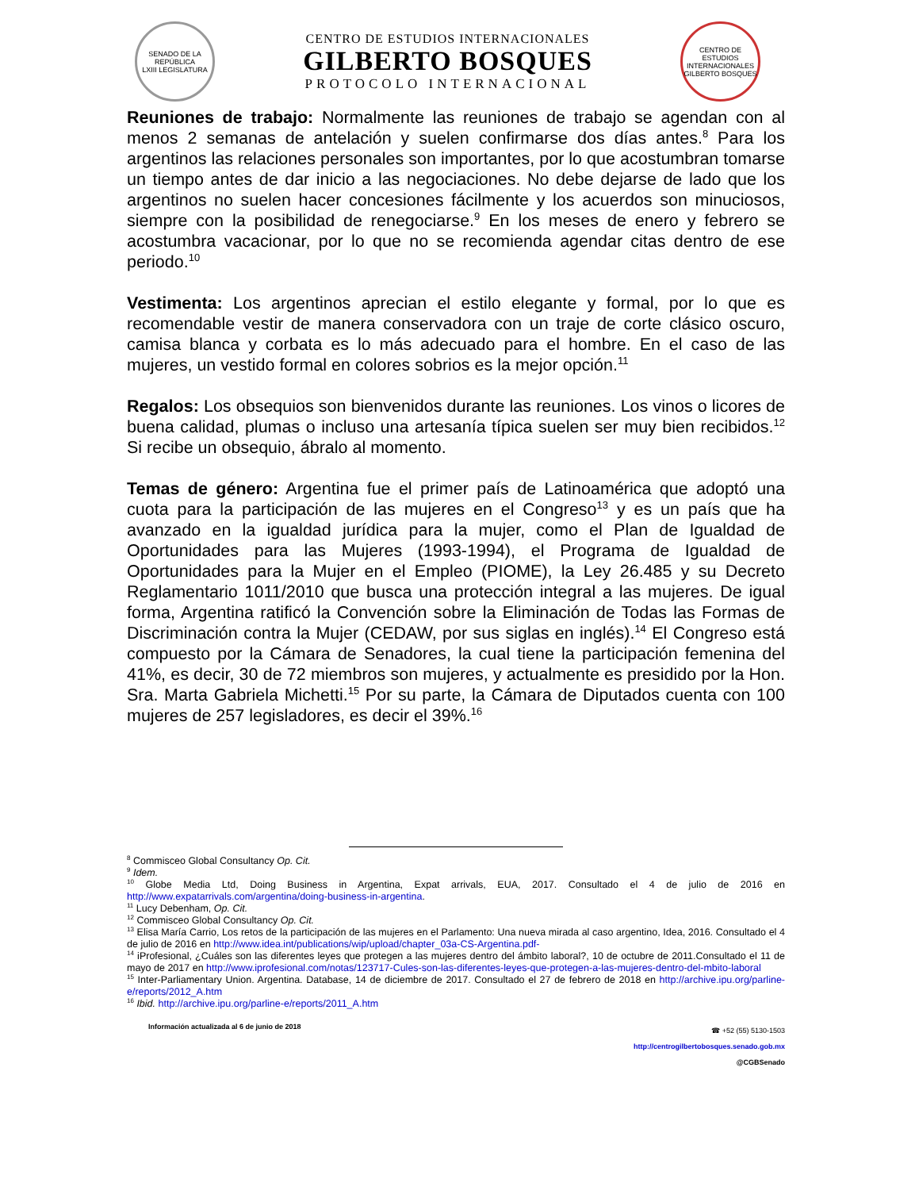SENADO DE LA REPÚBLICA
LXIII LEGISLATURA
CENTRO DE ESTUDIOS INTERNACIONALES
GILBERTO BOSQUES
PROTOCOLO INTERNACIONAL
CENTRO DE ESTUDIOS INTERNACIONALES
GILBERTO BOSQUES
Reuniones de trabajo: Normalmente las reuniones de trabajo se agendan con al menos 2 semanas de antelación y suelen confirmarse dos días antes.<sup>8</sup> Para los argentinos las relaciones personales son importantes, por lo que acostumbran tomarse un tiempo antes de dar inicio a las negociaciones. No debe dejarse de lado que los argentinos no suelen hacer concesiones fácilmente y los acuerdos son minuciosos, siempre con la posibilidad de renegociarse.<sup>9</sup> En los meses de enero y febrero se acostumbra vacacionar, por lo que no se recomienda agendar citas dentro de ese periodo.<sup>10</sup>
Vestimenta: Los argentinos aprecian el estilo elegante y formal, por lo que es recomendable vestir de manera conservadora con un traje de corte clásico oscuro, camisa blanca y corbata es lo más adecuado para el hombre. En el caso de las mujeres, un vestido formal en colores sobrios es la mejor opción.<sup>11</sup>
Regalos: Los obsequios son bienvenidos durante las reuniones. Los vinos o licores de buena calidad, plumas o incluso una artesanía típica suelen ser muy bien recibidos.<sup>12</sup> Si recibe un obsequio, ábralo al momento.
Temas de género: Argentina fue el primer país de Latinoamérica que adoptó una cuota para la participación de las mujeres en el Congreso<sup>13</sup> y es un país que ha avanzado en la igualdad jurídica para la mujer, como el Plan de Igualdad de Oportunidades para las Mujeres (1993-1994), el Programa de Igualdad de Oportunidades para la Mujer en el Empleo (PIOME), la Ley 26.485 y su Decreto Reglamentario 1011/2010 que busca una protección integral a las mujeres. De igual forma, Argentina ratificó la Convención sobre la Eliminación de Todas las Formas de Discriminación contra la Mujer (CEDAW, por sus siglas en inglés).<sup>14</sup> El Congreso está compuesto por la Cámara de Senadores, la cual tiene la participación femenina del 41%, es decir, 30 de 72 miembros son mujeres, y actualmente es presidido por la Hon. Sra. Marta Gabriela Michetti.<sup>15</sup> Por su parte, la Cámara de Diputados cuenta con 100 mujeres de 257 legisladores, es decir el 39%.<sup>16</sup>
<sup>8</sup> Commisceo Global Consultancy Op. Cit.
<sup>9</sup> Idem.
<sup>10</sup> Globe Media Ltd, Doing Business in Argentina, Expat arrivals, EUA, 2017. Consultado el 4 de julio de 2016 en http://www.expatarrivals.com/argentina/doing-business-in-argentina.
<sup>11</sup> Lucy Debenham, Op. Cit.
<sup>12</sup> Commisceo Global Consultancy Op. Cit.
<sup>13</sup> Elisa María Carrio, Los retos de la participación de las mujeres en el Parlamento: Una nueva mirada al caso argentino, Idea, 2016. Consultado el 4 de julio de 2016 en http://www.idea.int/publications/wip/upload/chapter_03a-CS-Argentina.pdf-
<sup>14</sup> iProfesional, ¿Cuáles son las diferentes leyes que protegen a las mujeres dentro del ámbito laboral?, 10 de octubre de 2011.Consultado el 11 de mayo de 2017 en http://www.iprofesional.com/notas/123717-Cules-son-las-diferentes-leyes-que-protegen-a-las-mujeres-dentro-del-mbito-laboral
<sup>15</sup> Inter-Parliamentary Union. Argentina. Database, 14 de diciembre de 2017. Consultado el 27 de febrero de 2018 en http://archive.ipu.org/parline-e/reports/2012_A.htm
<sup>16</sup> Ibid. http://archive.ipu.org/parline-e/reports/2011_A.htm
Información actualizada al 6 de junio de 2018
☎ +52 (55) 5130-1503
http://centrogilbertobosques.senado.gob.mx
@CGBSenado